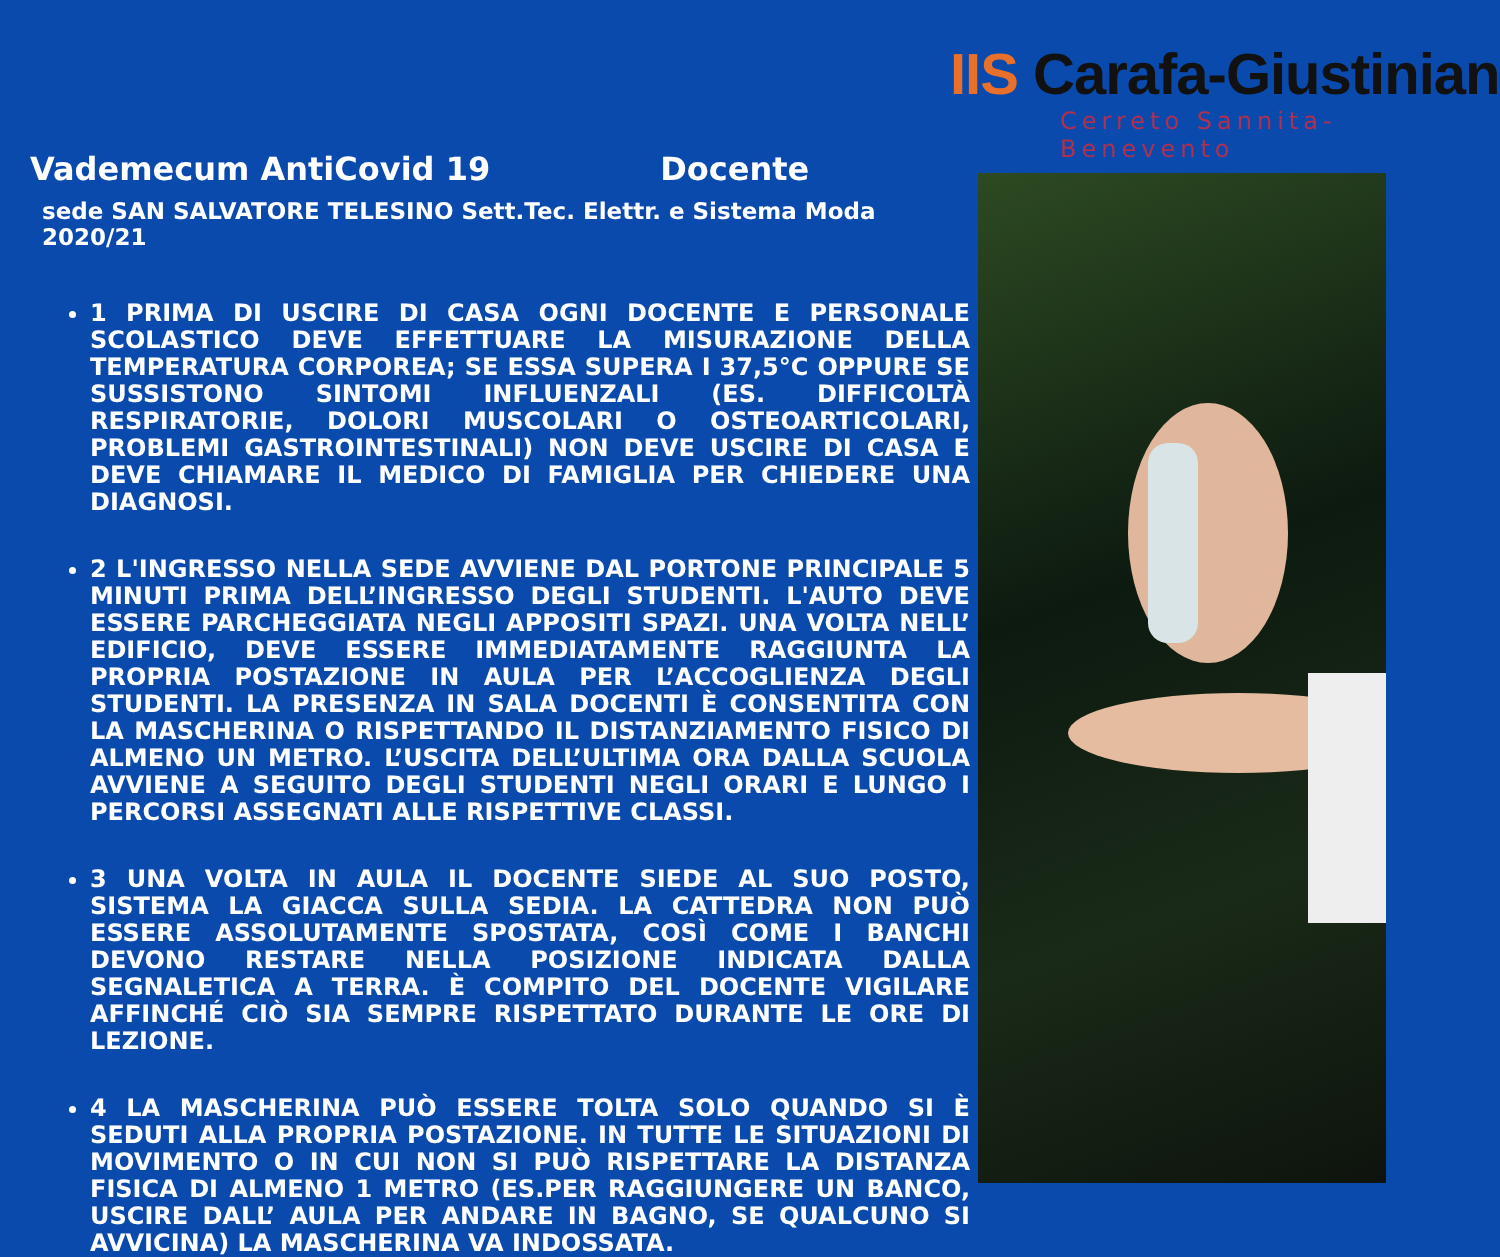Vademecum AntiCovid 19 Docente
sede SAN SALVATORE TELESINO Sett.Tec. Elettr. e Sistema Moda 2020/21
1 PRIMA DI USCIRE DI CASA OGNI DOCENTE E PERSONALE SCOLASTICO DEVE EFFETTUARE LA MISURAZIONE DELLA TEMPERATURA CORPOREA; SE ESSA SUPERA I 37,5°C OPPURE SE SUSSISTONO SINTOMI INFLUENZALI (ES. DIFFICOLTÀ RESPIRATORIE, DOLORI MUSCOLARI O OSTEOARTICOLARI, PROBLEMI GASTROINTESTINALI) NON DEVE USCIRE DI CASA E DEVE CHIAMARE IL MEDICO DI FAMIGLIA PER CHIEDERE UNA DIAGNOSI.
2 L'INGRESSO NELLA SEDE AVVIENE DAL PORTONE PRINCIPALE 5 MINUTI PRIMA DELL’INGRESSO DEGLI STUDENTI. L'AUTO DEVE ESSERE PARCHEGGIATA NEGLI APPOSITI SPAZI. UNA VOLTA NELL’ EDIFICIO, DEVE ESSERE IMMEDIATAMENTE RAGGIUNTA LA PROPRIA POSTAZIONE IN AULA PER L’ACCOGLIENZA DEGLI STUDENTI. LA PRESENZA IN SALA DOCENTI È CONSENTITA CON LA MASCHERINA O RISPETTANDO IL DISTANZIAMENTO FISICO DI ALMENO UN METRO. L’USCITA DELL’ULTIMA ORA DALLA SCUOLA AVVIENE A SEGUITO DEGLI STUDENTI NEGLI ORARI E LUNGO I PERCORSI ASSEGNATI ALLE RISPETTIVE CLASSI.
3 UNA VOLTA IN AULA IL DOCENTE SIEDE AL SUO POSTO, SISTEMA LA GIACCA SULLA SEDIA. LA CATTEDRA NON PUÒ ESSERE ASSOLUTAMENTE SPOSTATA, COSÌ COME I BANCHI DEVONO RESTARE NELLA POSIZIONE INDICATA DALLA SEGNALETICA A TERRA. È COMPITO DEL DOCENTE VIGILARE AFFINCHÉ CIÒ SIA SEMPRE RISPETTATO DURANTE LE ORE DI LEZIONE.
4 LA MASCHERINA PUÒ ESSERE TOLTA SOLO QUANDO SI È SEDUTI ALLA PROPRIA POSTAZIONE. IN TUTTE LE SITUAZIONI DI MOVIMENTO O IN CUI NON SI PUÒ RISPETTARE LA DISTANZA FISICA DI ALMENO 1 METRO (ES.PER RAGGIUNGERE UN BANCO, USCIRE DALL’ AULA PER ANDARE IN BAGNO, SE QUALCUNO SI AVVICINA) LA MASCHERINA VA INDOSSATA.
IIS Carafa-Giustiniani
Cerreto Sannita- Benevento